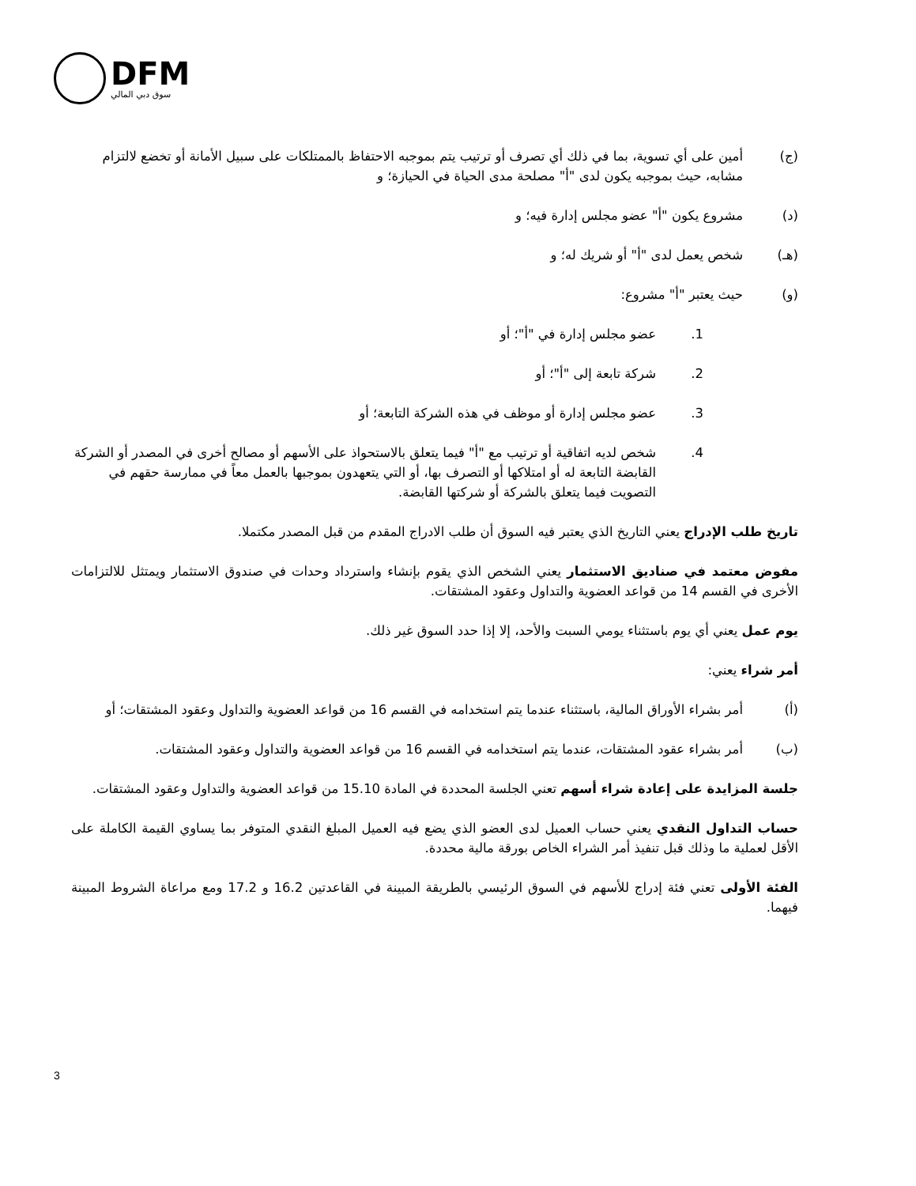DFM
سوق دبي المالي
(ج) أمين على أي تسوية، بما في ذلك أي تصرف أو ترتيب يتم بموجبه الاحتفاظ بالممتلكات على سبيل الأمانة أو تخضع لالتزام مشابه، حيث بموجبه يكون لدى "أ" مصلحة مدى الحياة في الحيازة؛ و
(د) مشروع يكون "أ" عضو مجلس إدارة فيه؛ و
(هـ) شخص يعمل لدى "أ" أو شريك له؛ و
(و) حيث يعتبر "أ" مشروع:
1. عضو مجلس إدارة في "أ"؛ أو
2. شركة تابعة إلى "أ"؛ أو
3. عضو مجلس إدارة أو موظف في هذه الشركة التابعة؛ أو
4. شخص لديه اتفاقية أو ترتيب مع "أ" فيما يتعلق بالاستحواذ على الأسهم أو مصالح أخرى في المصدر أو الشركة القابضة التابعة له أو امتلاكها أو التصرف بها، أو التي يتعهدون بموجبها بالعمل معاً في ممارسة حقهم في التصويت فيما يتعلق بالشركة أو شركتها القابضة.
تاريخ طلب الإدراج يعني التاريخ الذي يعتبر فيه السوق أن طلب الادراج المقدم من قبل المصدر مكتملا.
مفوض معتمد في صناديق الاستثمار يعني الشخص الذي يقوم بإنشاء واسترداد وحدات في صندوق الاستثمار ويمتثل للالتزامات الأخرى في القسم 14 من قواعد العضوية والتداول وعقود المشتقات.
يوم عمل يعني أي يوم باستثناء يومي السبت والأحد، إلا إذا حدد السوق غير ذلك.
أمر شراء يعني:
(أ) أمر بشراء الأوراق المالية، باستثناء عندما يتم استخدامه في القسم 16 من قواعد العضوية والتداول وعقود المشتقات؛ أو
(ب) أمر بشراء عقود المشتقات، عندما يتم استخدامه في القسم 16 من قواعد العضوية والتداول وعقود المشتقات.
جلسة المزايدة على إعادة شراء أسهم تعني الجلسة المحددة في المادة 15.10 من قواعد العضوية والتداول وعقود المشتقات.
حساب التداول النقدي يعني حساب العميل لدى العضو الذي يضع فيه العميل المبلغ النقدي المتوفر بما يساوي القيمة الكاملة على الأقل لعملية ما وذلك قبل تنفيذ أمر الشراء الخاص بورقة مالية محددة.
الفئة الأولى تعني فئة إدراج للأسهم في السوق الرئيسي بالطريقة المبينة في القاعدتين 16.2 و 17.2 ومع مراعاة الشروط المبينة فيهما.
3